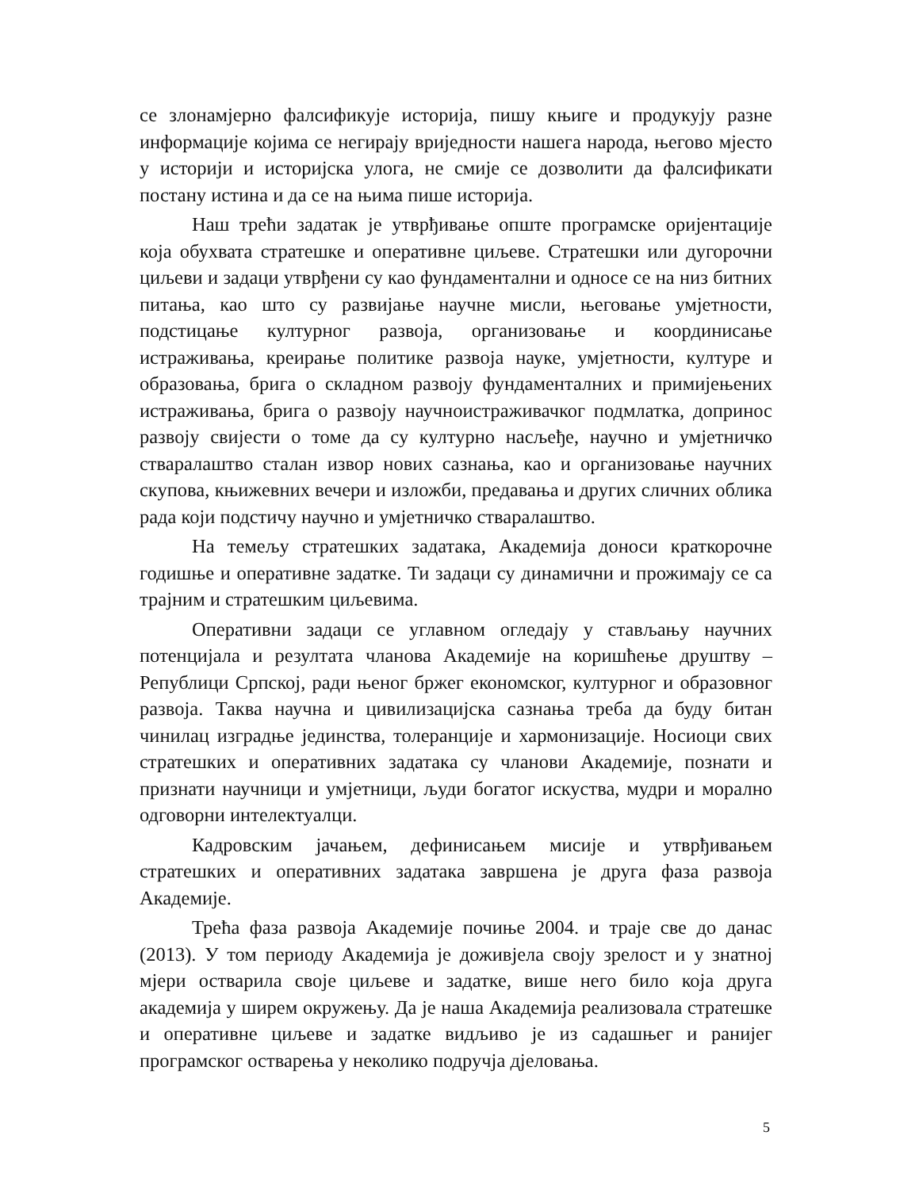се злонамјерно фалсификује историја, пишу књиге и продукују разне информације којима се негирају вриједности нашега народа, његово мјесто у историји и историјска улога, не смије се дозволити да фалсификати постану истина и да се на њима пише историја.
Наш трећи задатак је утврђивање опште програмске оријентације која обухвата стратешке и оперативне циљеве. Стратешки или дугорочни циљеви и задаци утврђени су као фундаментални и односе се на низ битних питања, као што су развијање научне мисли, његовање умјетности, подстицање културног развоја, организовање и координисање истраживања, креирање политике развоја науке, умјетности, културе и образовања, брига о складном развоју фундаменталних и примијењених истраживања, брига о развоју научноистраживачког подмлатка, допринос развоју свијести о томе да су културно насљеђе, научно и умјетничко стваралаштво сталан извор нових сазнања, као и организовање научних скупова, књижевних вечери и изложби, предавања и других сличних облика рада који подстичу научно и умјетничко стваралаштво.
На темељу стратешких задатака, Академија доноси краткорочне годишње и оперативне задатке. Ти задаци су динамични и прожимају се са трајним и стратешким циљевима.
Оперативни задаци се углавном огледају у стављању научних потенцијала и резултата чланова Академије на коришћење друштву – Републици Српској, ради њеног бржег економског, културног и образовног развоја. Таква научна и цивилизацијска сазнања треба да буду битан чинилац изградње јединства, толеранције и хармонизације. Носиоци свих стратешких и оперативних задатака су чланови Академије, познати и признати научници и умјетници, људи богатог искуства, мудри и морално одговорни интелектуалци.
Кадровским јачањем, дефинисањем мисије и утврђивањем стратешких и оперативних задатака завршена је друга фаза развоја Академије.
Трећа фаза развоја Академије почиње 2004. и траје све до данас (2013). У том периоду Академија је доживјела своју зрелост и у знатној мјери остварила своје циљеве и задатке, више него било која друга академија у ширем окружењу. Да је наша Академија реализовала стратешке и оперативне циљеве и задатке видљиво је из садашњег и ранијег програмског остварења у неколико подручја дјеловања.
5